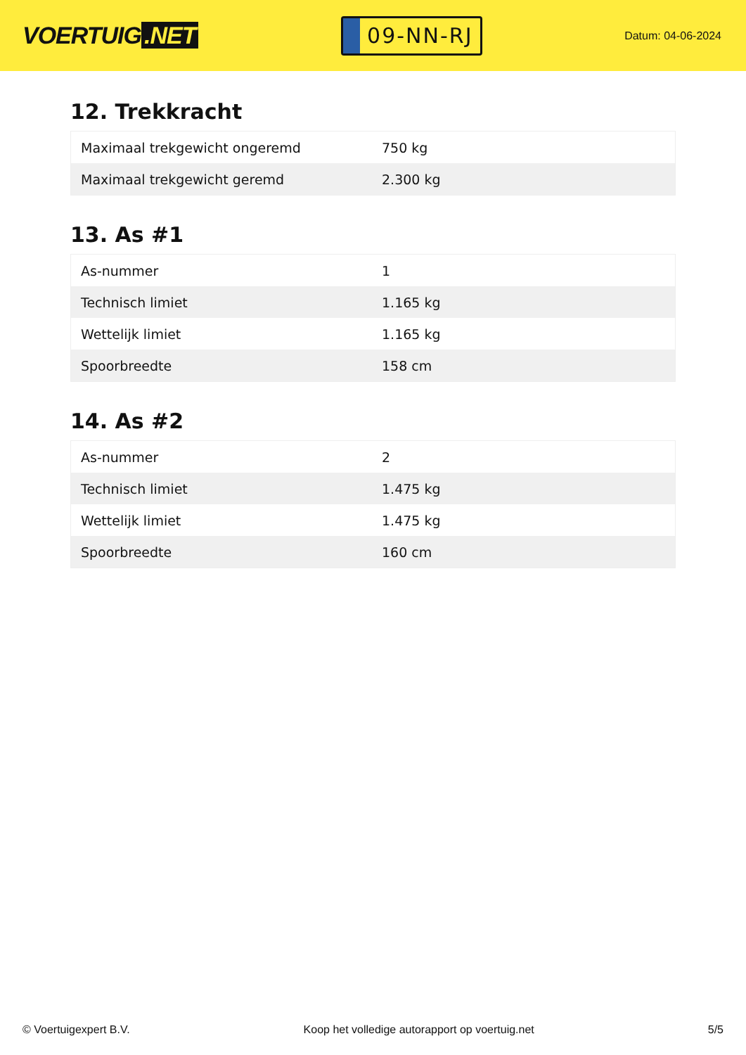VOERTUIG.NET
09-NN-RJ
Datum: 04-06-2024
12. Trekkracht
| Maximaal trekgewicht ongeremd | 750 kg |
| Maximaal trekgewicht geremd | 2.300 kg |
13. As #1
| As-nummer | 1 |
| Technisch limiet | 1.165 kg |
| Wettelijk limiet | 1.165 kg |
| Spoorbreedte | 158 cm |
14. As #2
| As-nummer | 2 |
| Technisch limiet | 1.475 kg |
| Wettelijk limiet | 1.475 kg |
| Spoorbreedte | 160 cm |
© Voertuigexpert B.V. Koop het volledige autorapport op voertuig.net
5/5